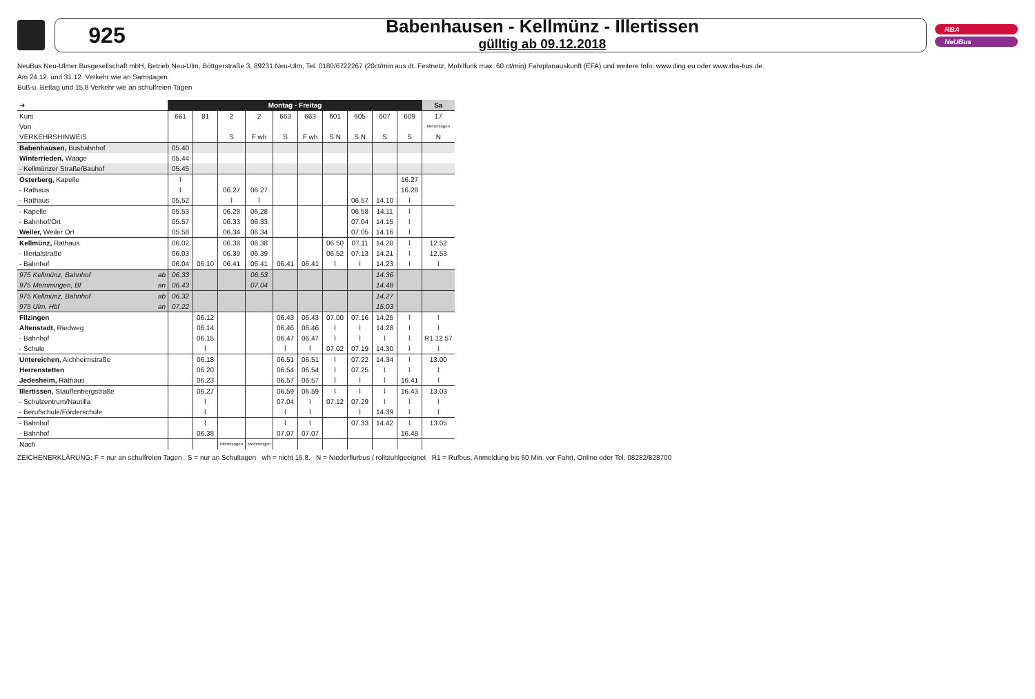925
Babenhausen - Kellmünz - Illertissen
gülltig ab 09.12.2018
RBA
NeUBus
NeuBus Neu-Ulmer Busgesellschaft mbH, Betrieb Neu-Ulm, Böttgerstraße 3, 89231 Neu-Ulm, Tel. 0180/6722267 (20ct/min aus dt. Festnetz, Mobilfunk max. 60 ct/min) Fahrplanauskunft (EFA) und weitere Info: www.ding.eu oder www.rba-bus.de.
Am 24.12. und 31.12. Verkehr wie an Samstagen
Buß-u. Bettag und 15.8 Verkehr wie an schulfreien Tagen
| ➔ | Montag - Freitag | | | | | | | | | | Sa |
| Kurs | 661 | 81 | 2 | 2 | 663 | 663 | 601 | 605 | 607 | 609 | 17 |
| Von | | | | | | | | | | | Memmingen |
| VERKEHRSHINWEIS | | | S | F wh | S | F wh | S N | S N | S | S | N |
| Babenhausen, Busbahnhof | 05.40 | | | | | | | | | | |
| Winterrieden, Waage | 05.44 | | | | | | | | | | |
| - Kellmünzer Straße/Bauhof | 05.45 | | | | | | | | | | |
| Osterberg, Kapelle | ⌇ | | | | | | | | | 16.27 | |
| - Rathaus | ⌇ | | 06.27 | 06.27 | | | | | | 16.28 | |
| - Rathaus | 05.52 | | ⌇ | ⌇ | | | | 06.57 | 14.10 | ⌇ | |
| - Kapelle | 05.53 | | 06.28 | 06.28 | | | | 06.58 | 14.11 | ⌇ | |
| - Bahnhof/Ort | 05.57 | | 06.33 | 06.33 | | | | 07.04 | 14.15 | ⌇ | |
| Weiler, Weiler Ort | 05.58 | | 06.34 | 06.34 | | | | 07.05 | 14.16 | ⌇ | |
| Kellmünz, Rathaus | 06.02 | | 06.38 | 06.38 | | | 06.50 | 07.11 | 14.20 | ⌇ | 12.52 |
| - Illertalstraße | 06.03 | | 06.39 | 06.39 | | | 06.52 | 07.13 | 14.21 | ⌇ | 12.53 |
| - Bahnhof | 06.04 | 06.10 | 06.41 | 06.41 | 06.41 | 06.41 | ⌇ | ⌇ | 14.23 | ⌇ | ⌇ |
| 975 Kellmünz, Bahnhof ab | 06.33 | | | 06.53 | | | | | 14.36 | | |
| 975 Memmingen, Bf an | 06.43 | | | 07.04 | | | | | 14.48 | | |
| 975 Kellmünz, Bahnhof ab | 06.32 | | | | | | | | 14.27 | | |
| 975 Ulm, Hbf an | 07.22 | | | | | | | | 15.03 | | |
| Filzingen | | 06.12 | | | 06.43 | 06.43 | 07.00 | 07.16 | 14.25 | ⌇ | ⌇ |
| Altenstadt, Riedweg | | 06.14 | | | 06.46 | 06.46 | ⌇ | ⌇ | 14.28 | ⌇ | ⌇ |
| - Bahnhof | | 06.15 | | | 06.47 | 06.47 | ⌇ | ⌇ | ⌇ | ⌇ | R1 12.57 |
| - Schule | | ⌇ | | | ⌇ | ⌇ | 07.02 | 07.19 | 14.30 | ⌇ | ⌇ |
| Untereichen, Aichheimstraße | | 06.18 | | | 06.51 | 06.51 | ⌇ | 07.22 | 14.34 | ⌇ | 13.00 |
| Herrenstetten | | 06.20 | | | 06.54 | 06.54 | ⌇ | 07.25 | ⌇ | ⌇ | ⌇ |
| Jedesheim, Rathaus | | 06.23 | | | 06.57 | 06.57 | ⌇ | ⌇ | ⌇ | 16.41 | ⌇ |
| Illertissen, Stauffenbergstraße | | 06.27 | | | 06.59 | 06.59 | ⌇ | ⌇ | ⌇ | 16.43 | 13.03 |
| - Schulzentrum/Nautilla | | ⌇ | | | 07.04 | ⌇ | 07.12 | 07.29 | ⌇ | ⌇ | ⌇ |
| - Berufschule/Förderschule | | ⌇ | | | ⌇ | ⌇ | | ⌇ | 14.39 | ⌇ | ⌇ |
| - Bahnhof | | ⌇ | | | ⌇ | ⌇ | | 07.33 | 14.42 | ⌇ | 13.05 |
| - Bahnhof | | 06.38 | | | 07.07 | 07.07 | | | | 16.48 | |
| Nach | | | Memmingen | Memmingen | | | | | | | |
ZEICHENERKLÄRUNG: F = nur an schulfreien Tagen S = nur an Schultagen wh = nicht 15.8. N = Niederflurbus / rollstuhlgeeignet R1 = Rufbus, Anmeldung bis 60 Min. vor Fahrt, Online oder Tel. 08282/828700